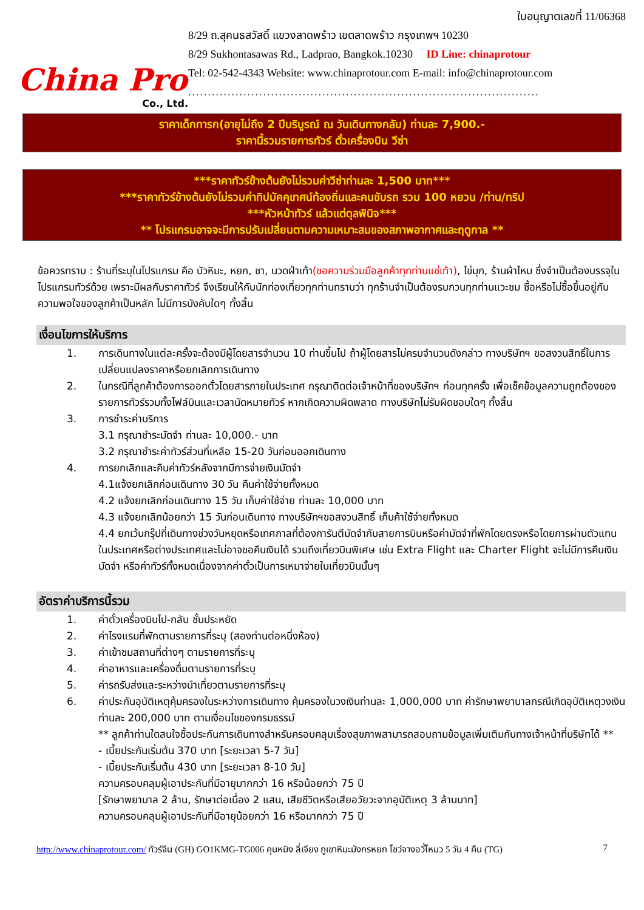China Pro
Co., Ltd.
ใบอนุญาตเลขที่ 11/06368
8/29 ถ.สุคนธสวัสดิ์ แขวงลาดพร้าว เขตลาดพร้าว กรุงเทพฯ 10230
8/29 Sukhontasawas Rd., Ladprao, Bangkok.10230 ID Line: chinaprotour
Tel: 02-542-4343 Website: www.chinaprotour.com E-mail: info@chinaprotour.com
.........................................................................................
ราคาเด็กทารก(อายุไม่ถึง 2 ปีบริบูรณ์ ณ วันเดินทางกลับ) ท่านละ 7,900.-
ราคานี้รวมรายการทัวร์ ตั๋วเครื่องบิน วีซ่า
***ราคาทัวร์ข้างต้นยังไม่รวมค่าวีซ่าท่านละ 1,500 บาท***
***ราคาทัวร์ข้างต้นยังไม่รวมค่าทิปมัคคุเทศน์ท้องถิ่นและคนขับรถ รวม 100 หยวน /ท่าน/ทริป
***หัวหน้าทัวร์ แล้วแต่ดุลพินิจ***
** โปรแกรมอาจจะมีการปรับเปลี่ยนตามความเหมาะสมของสภาพอากาศและฤดูกาล **
ข้อควรทราบ : ร้านที่ระบุในโปรแกรม คือ บัวหิมะ, หยก, ชา, นวดฝ่าเท้า(ขอความร่วมมือลูกค้าทุกท่านแช่เท้า), ไข่มุก, ร้านผ้าไหม ซึ่งจำเป็นต้องบรรจุในโปรแกรมทัวร์ด้วย เพราะมีผลกับราคาทัวร์ จึงเรียนให้กับนักท่องเที่ยวทุกท่านทราบว่า ทุกร้านจำเป็นต้องรบกวนทุกท่านแวะชม ซื้อหรือไม่ซื้อขึ้นอยู่กับความพอใจของลูกค้าเป็นหลัก ไม่มีการบังคับใดๆ ทั้งสิ้น
เงื่อนไขการให้บริการ
1. การเดินทางในแต่ละครั้งจะต้องมีผู้โดยสารจำนวน 10 ท่านขึ้นไป ถ้าผู้โดยสารไม่ครบจำนวนดังกล่าว ทางบริษัทฯ ขอสงวนสิทธิ์ในการเปลี่ยนแปลงราคาหรือยกเลิกการเดินทาง
2. ในกรณีที่ลูกค้าต้องการออกตั๋วโดยสารภายในประเทศ กรุณาติดต่อเจ้าหน้าที่ของบริษัทฯ ก่อนทุกครั้ง เพื่อเช็คข้อมูลความถูกต้องของรายการทัวร์รวมทั้งไฟล์บินและเวลานัดหมายทัวร์ หากเกิดความผิดพลาด ทางบริษัทไม่รับผิดชอบใดๆ ทั้งสิ้น
3. การชำระค่าบริการ
3.1 กรุณาชำระมัดจำ ท่านละ 10,000.- บาท
3.2 กรุณาชำระค่าทัวร์ส่วนที่เหลือ 15-20 วันก่อนออกเดินทาง
4. การยกเลิกและคืนค่าทัวร์หลังจากมีการจ่ายเงินมัดจำ
4.1แจ้งยกเลิกก่อนเดินทาง 30 วัน คืนค่าใช้จ่ายทั้งหมด
4.2 แจ้งยกเลิกก่อนเดินทาง 15 วัน เก็บค่าใช้จ่าย ท่านละ 10,000 บาท
4.3 แจ้งยกเลิกน้อยกว่า 15 วันก่อนเดินทาง ทางบริษัทฯขอสงวนสิทธิ์ เก็บค้าใช้จ่ายทั้งหมด
4.4 ยกเว้นกรุ๊ปที่เดินทางช่วงวันหยุดหรือเทศกาลที่ต้องการันตีมัดจำกับสายการบินหรือค่ามัดจำที่พักโดยตรงหรือโดยการผ่านตัวแทนในประเทศหรือต่างประเทศและไม่อาจขอคืนเงินได้ รวมถึงเที่ยวบินพิเศษ เช่น Extra Flight และ Charter Flight จะไม่มีการคืนเงินมัดจำ หรือค่าทัวร์ทั้งหมดเนื่องจากค่าตั๋วเป็นการเหมาจ่ายในเที่ยวบินนั้นๆ
อัตราค่าบริการนี้รวม
1. ค่าตั๋วเครื่องบินไป-กลับ ชั้นประหยัด
2. ค่าโรงแรมที่พักตามรายการที่ระบุ (สองท่านต่อหนึ่งห้อง)
3. ค่าเข้าชมสถานที่ต่างๆ ตามรายการที่ระบุ
4. ค่าอาหารและเครื่องดื่มตามรายการที่ระบุ
5. ค่ารถรับส่งและระหว่างนำเที่ยวตามรายการที่ระบุ
6. ค่าประกันอุบัติเหตุคุ้มครองในระหว่างการเดินทาง คุ้มครองในวงเงินท่านละ 1,000,000 บาท ค่ารักษาพยาบาลกรณีเกิดอุบัติเหตุวงเงินท่านละ 200,000 บาท ตามเงื่อนไขของกรมธรรม์
** ลูกค้าท่านใดสนใจซื้อประกันการเดินทางสำหรับครอบคลุมเรื่องสุขภาพสามารถสอบถามข้อมูลเพิ่มเติมกับทางเจ้าหน้าที่บริษัทได้ **
- เบี้ยประกันเริ่มต้น 370 บาท [ระยะเวลา 5-7 วัน]
- เบี้ยประกันเริ่มต้น 430 บาท [ระยะเวลา 8-10 วัน]
ความครอบคลุมผู้เอาประกันที่มีอายุมากกว่า 16 หรือน้อยกว่า 75 ปี
[รักษาพยาบาล 2 ล้าน, รักษาต่อเนื่อง 2 แสน, เสียชีวิตหรือเสียอวัยวะจากอุบัติเหตุ 3 ล้านบาท]
ความครอบคลุมผู้เอาประกันที่มีอายุน้อยกว่า 16 หรือมากกว่า 75 ปี
http://www.chinaprotour.com/ ทัวร์จีน (GH) GO1KMG-TG006 คุนหมิง ลี่เจียง ภูเขาหิมะมังกรหยก โชว์จางอวี้โหมว 5 วัน 4 คืน (TG) 7